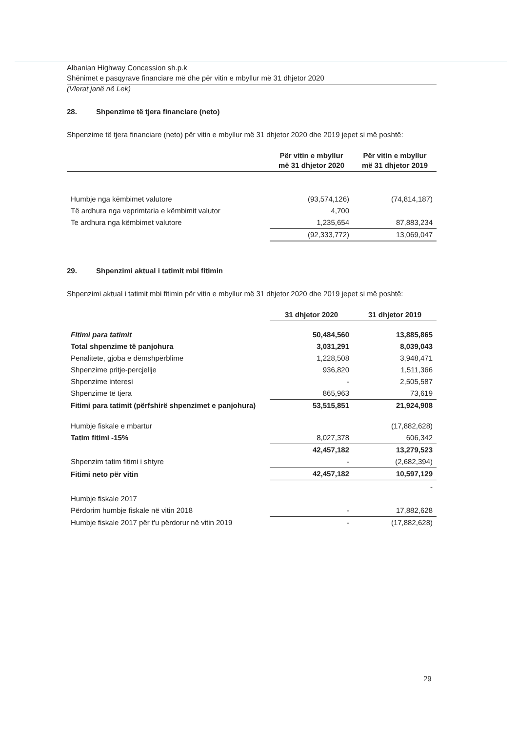Albanian Highway Concession sh.p.k
Shënimet e pasqyrave financiare më dhe për vitin e mbyllur më 31 dhjetor 2020
(Vlerat janë në Lek)
28. Shpenzime të tjera financiare (neto)
Shpenzime të tjera financiare (neto) për vitin e mbyllur më 31 dhjetor 2020 dhe 2019 jepet si më poshtë:
| | Për vitin e mbyllur më 31 dhjetor 2020 | Për vitin e mbyllur më 31 dhjetor 2019 |
| --- | --- | --- |
| Humbje nga këmbimet valutore | (93,574,126) | (74,814,187) |
| Të ardhura nga veprimtaria e këmbimit valutor | 4,700 | |
| Te ardhura nga këmbimet valutore | 1,235,654 | 87,883,234 |
| | (92,333,772) | 13,069,047 |
29. Shpenzimi aktual i tatimit mbi fitimin
Shpenzimi aktual i tatimit mbi fitimin për vitin e mbyllur më 31 dhjetor 2020 dhe 2019 jepet si më poshtë:
| | 31 dhjetor 2020 | 31 dhjetor 2019 |
| Fitimi para tatimit | 50,484,560 | 13,885,865 |
| Total shpenzime të panjohura | 3,031,291 | 8,039,043 |
| Penalitete, gjoba e dëmshpërblime | 1,228,508 | 3,948,471 |
| Shpenzime pritje-percjellje | 936,820 | 1,511,366 |
| Shpenzime interesi | - | 2,505,587 |
| Shpenzime të tjera | 865,963 | 73,619 |
| Fitimi para tatimit (përfshirë shpenzimet e panjohura) | 53,515,851 | 21,924,908 |
| Humbje fiskale e mbartur | | (17,882,628) |
| Tatim fitimi -15% | 8,027,378 | 606,342 |
| | 42,457,182 | 13,279,523 |
| Shpenzim tatim fitimi i shtyre | - | (2,682,394) |
| Fitimi neto për vitin | 42,457,182 | 10,597,129 |
| | | - |
| Humbje fiskale 2017 | | |
| Përdorim humbje fiskale në vitin 2018 | - | 17,882,628 |
| Humbje fiskale 2017 për t'u përdorur në vitin 2019 | - | (17,882,628) |
29